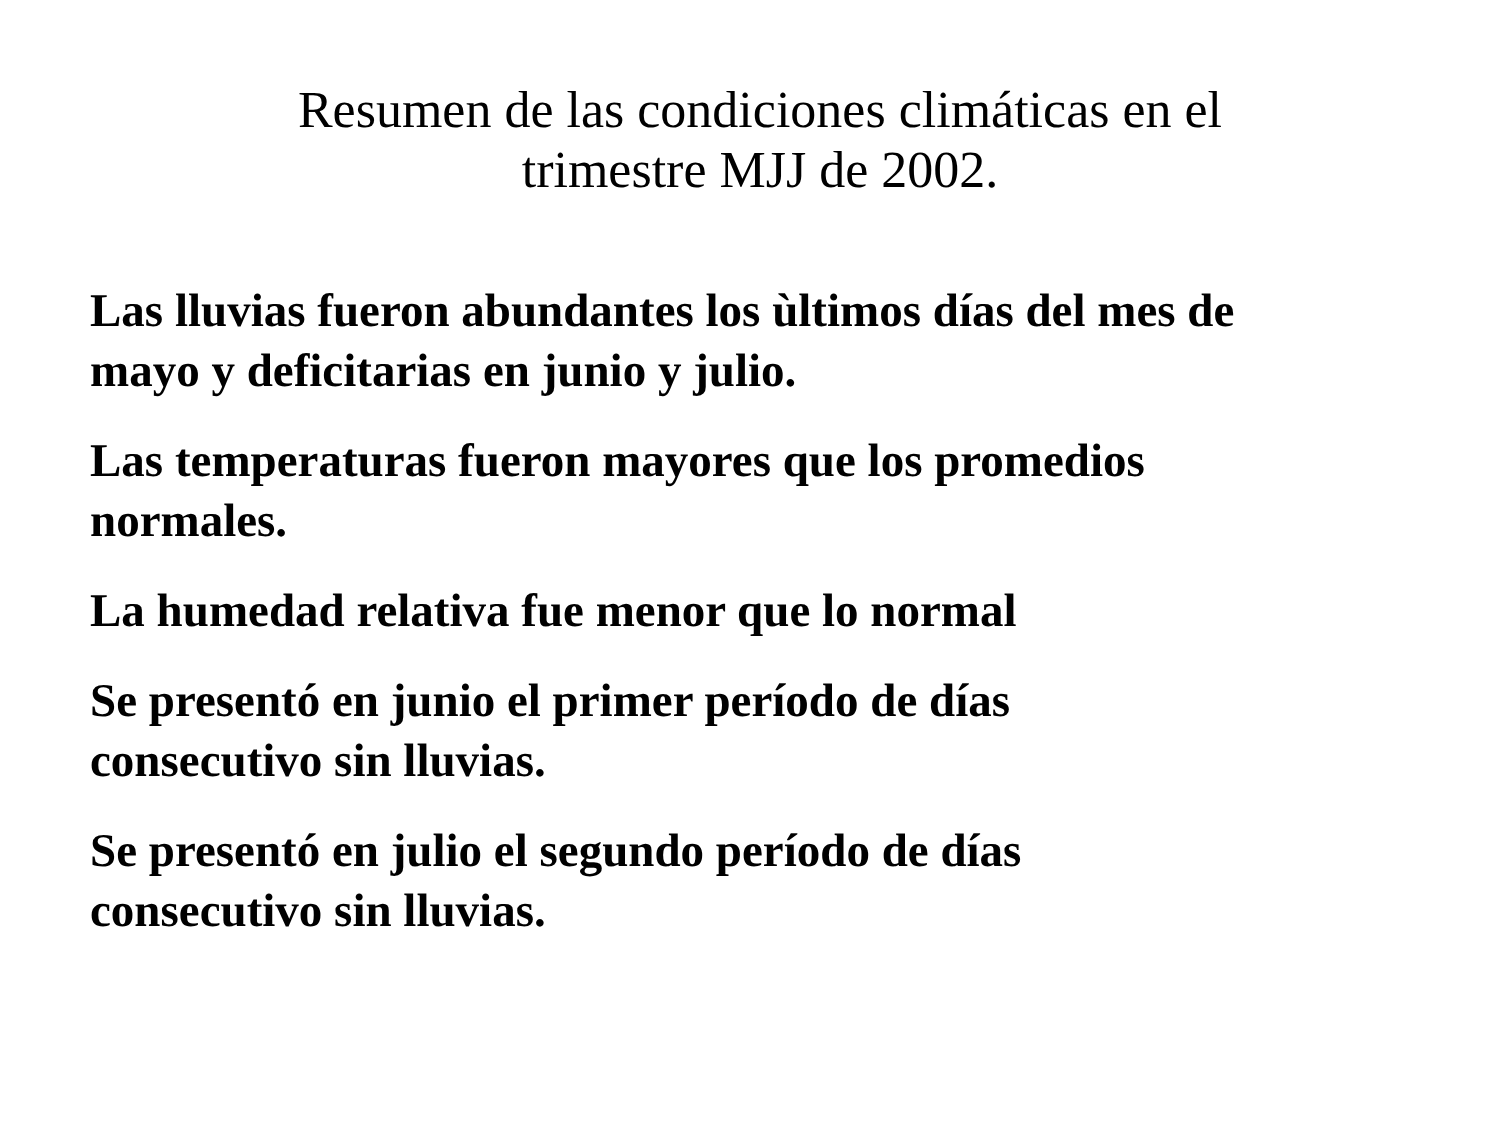Resumen de las condiciones climáticas en el
trimestre MJJ de 2002.
Las lluvias fueron abundantes los ùltimos días del mes de mayo y deficitarias en junio y julio.
Las temperaturas fueron mayores que los promedios normales.
La humedad relativa fue menor que lo normal
Se presentó en junio el primer período de días
consecutivo sin lluvias.
Se presentó en julio el segundo período de días
consecutivo sin lluvias.